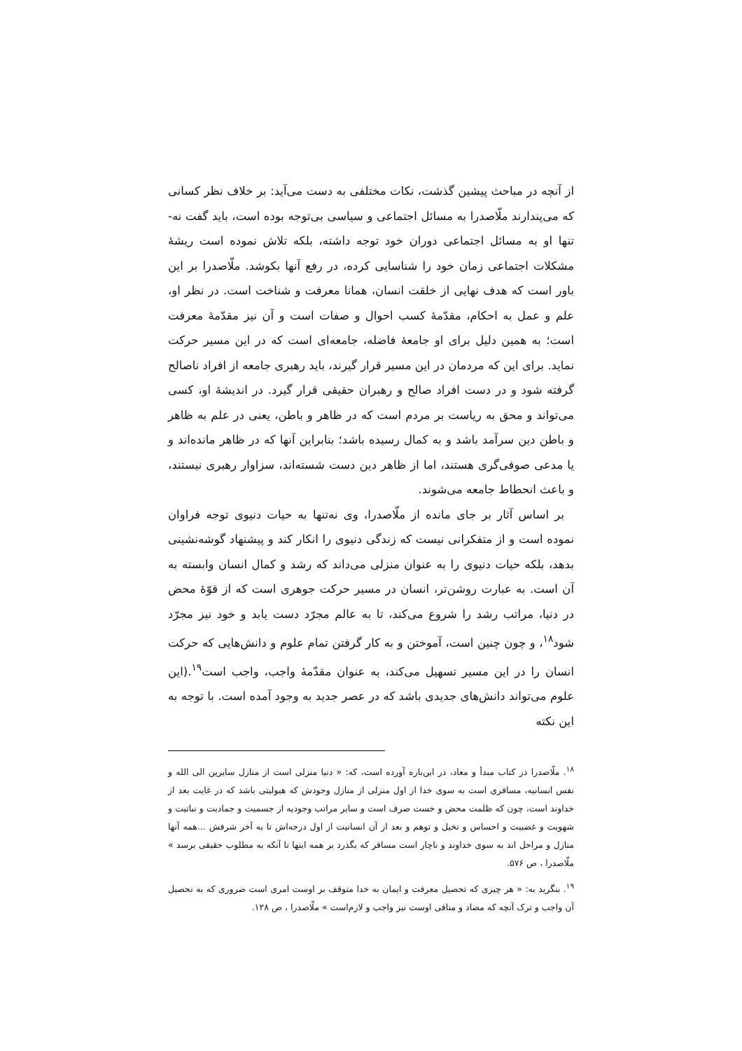از آنچه در مباحث پیشین گذشت، نکات مختلفی به دست می‌آید: بر خلاف نظر کسانی که می‌پندارند ملّاصدرا به مسائل اجتماعی و سیاسی بی‌توجه بوده است، باید گفت نه-تنها او به مسائل اجتماعی دوران خود توجه داشته، بلکه تلاش نموده است ریشهٔ مشکلات اجتماعی زمان خود را شناسایی کرده، در رفع آنها بکوشد. ملّاصدرا بر این باور است که هدف نهایی از خلقت انسان، همانا معرفت و شناخت است. در نظر او، علم و عمل به احکام، مقدّمهٔ کسب احوال و صفات است و آن نیز مقدّمهٔ معرفت است؛ به همین دلیل برای او جامعهٔ فاضله، جامعه‌ای است که در این مسیر حرکت نماید. برای این که مردمان در این مسیر قرار گیرند، باید رهبری جامعه از افراد ناصالح گرفته شود و در دست افراد صالح و رهبران حقیقی قرار گیرد. در اندیشهٔ او، کسی می‌تواند و محق به ریاست بر مردم است که در ظاهر و باطن، یعنی در علم به ظاهر و باطن دین سرآمد باشد و به کمال رسیده باشد؛ بنابراین آنها که در ظاهر مانده‌اند و یا مدعی صوفی‌گری هستند، اما از ظاهر دین دست شسته‌اند، سزاوار رهبری نیستند، و باعث انحطاط جامعه می‌شوند.
بر اساس آثار بر جای مانده از ملّاصدرا، وی نه‌تنها به حیات دنیوی توجه فراوان نموده است و از متفکرانی نیست که زندگی دنیوی را انکار کند و پیشنهاد گوشه‌نشینی بدهد، بلکه حیات دنیوی را به عنوان منزلی می‌داند که رشد و کمال انسان وابسته به آن است. به عبارت روشن‌تر، انسان در مسیر حرکت جوهری است که از قوّهٔ محض در دنیا، مراتب رشد را شروع می‌کند، تا به عالم مجرّد دست یابد و خود نیز مجرّد شود<sup>۱۸</sup>، و چون چنین است، آموختن و به کار گرفتن تمام علوم و دانش‌هایی که حرکت انسان را در این مسیر تسهیل می‌کند، به عنوان مقدّمهٔ واجب، واجب است<sup>۱۹</sup>.(این علوم می‌تواند دانش‌های جدیدی باشد که در عصر جدید به وجود آمده است. با توجه به این نکته
<sup>۱۸</sup>. ملّاصدرا در کتاب مبدأ و معاد، در این‌باره آورده است، که: « دنیا منزلی است از منازل سایرین الی الله و نفس انسانیه، مسافری است به سوی خدا از اول منزلی از منازل وجودش که هیولیتی باشد که در غایت بعد از خداوند است، چون که ظلمت محض و خست صرف است و سایر مراتب وجودیه از جسمیت و جمادیت و نباتیت و شهویت و غضبیت و احساس و تخیل و توهم و بعد از آن انسانیت از اول درجه‌اش تا به آخر شرفش ...همه آنها منازل و مراحل اند به سوی خداوند و ناچار است مسافر که بگذرد بر همه اینها تا آنکه به مطلوب حقیقی برسد » ملّاصدرا ، ص ۵۷۶.
<sup>۱۹</sup>. بنگرید به: « هر چیزی که تحصیل معرفت و ایمان به خدا متوقف بر اوست امری است ضروری که به تحصیل آن واجب و ترک آنچه که مضاد و منافی اوست نیز واجب و لازم‌است » ملّاصدرا ، ص ۱۲۸.